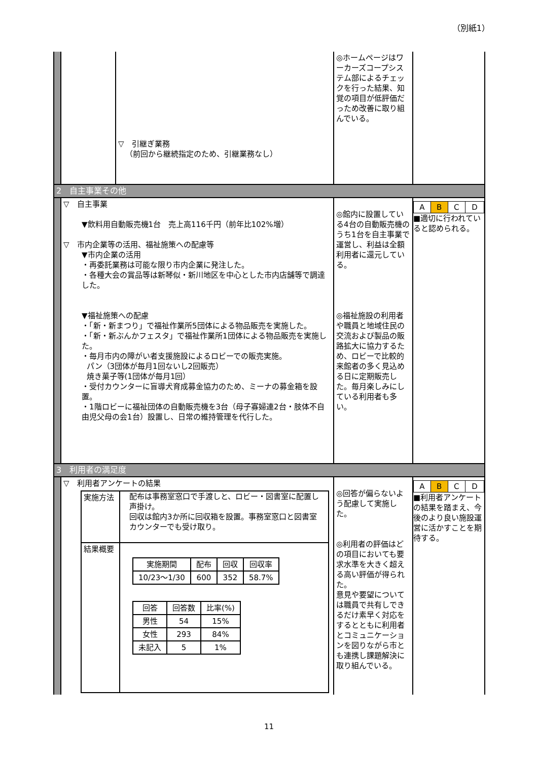（別紙1）
| | | ▽ 引継ぎ業務 （前回から継続指定のため、引継業務なし） | ◎ホームページはワーカーズコープシステム部によるチェックを行った結果、知覚の項目が低評価だっため改善に取り組んでいる。 | |
| 2 自主事業その他 | | | | |
| | ▽ 自主事業 ▼飲料用自動販売機1台 売上高116千円（前年比102%増） ▽ 市内企業等の活用、福祉施策への配慮等 ▼市内企業の活用 ・再委託業務は可能な限り市内企業に発注した。 ・各種大会の賞品等は新琴似・新川地区を中心とした市内店舗等で調達した。 ▼福祉施策への配慮 ・「新・新まつり」で福祉作業所5団体による物品販売を実施した。 ・「新・新ぶんかフェスタ」で福祉作業所1団体による物品販売を実施した。 ・毎月市内の障がい者支援施設によるロビーでの販売実施。 パン（3団体が毎月1回ないし2回販売） 焼き菓子等(1団体が毎月1回） ・受付カウンターに盲導犬育成募金協力のため、ミーナの募金箱を設置。 ・1階ロビーに福祉団体の自動販売機を3台（母子寡婦連2台・肢体不自由児父母の会1台）設置し、日常の維持管理を代行した。 | | ◎館内に設置している4台の自動販売機のうち1台を自主事業で運営し、利益は全額利用者に還元している。 ◎福祉施設の利用者や職員と地域住民の交流および製品の販路拡大に協力するため、ロビーで比較的来館者の多く見込める日に定期販売した。毎月楽しみにしている利用者も多い。 | / A / B / C / D / ■適切に行われていると認められる。 |
| 3 利用者の満足度 | | | | |
| | ▽ 利用者アンケートの結果 / 実施方法 / 配布は事務室窓口で手渡しと、ロビー・図書室に配置し声掛け。 回収は館内3か所に回収箱を設置。事務室窓口と図書室カウンターでも受け取り。 / / 結果概要 / / 実施期間 / 配布 / 回収 / 回収率 / / --- / --- / --- / --- / / 10/23～1/30 / 600 / 352 / 58.7% / / 回答 / 回答数 / 比率(%) / / --- / --- / --- / / 男性 / 54 / 15% / / 女性 / 293 / 84% / / 未記入 / 5 / 1% / / | | ◎回答が偏らないよう配慮して実施した。 ◎利用者の評価はどの項目においても要求水準を大きく超える高い評価が得られた。 意見や要望については職員で共有しできるだけ素早く対応をするとともに利用者とコミュニケーションを図りながら市とも連携し課題解決に取り組んでいる。 | / A / B / C / D / ■利用者アンケートの結果を踏まえ、今後のより良い施設運営に活かすことを期待する。 |
11